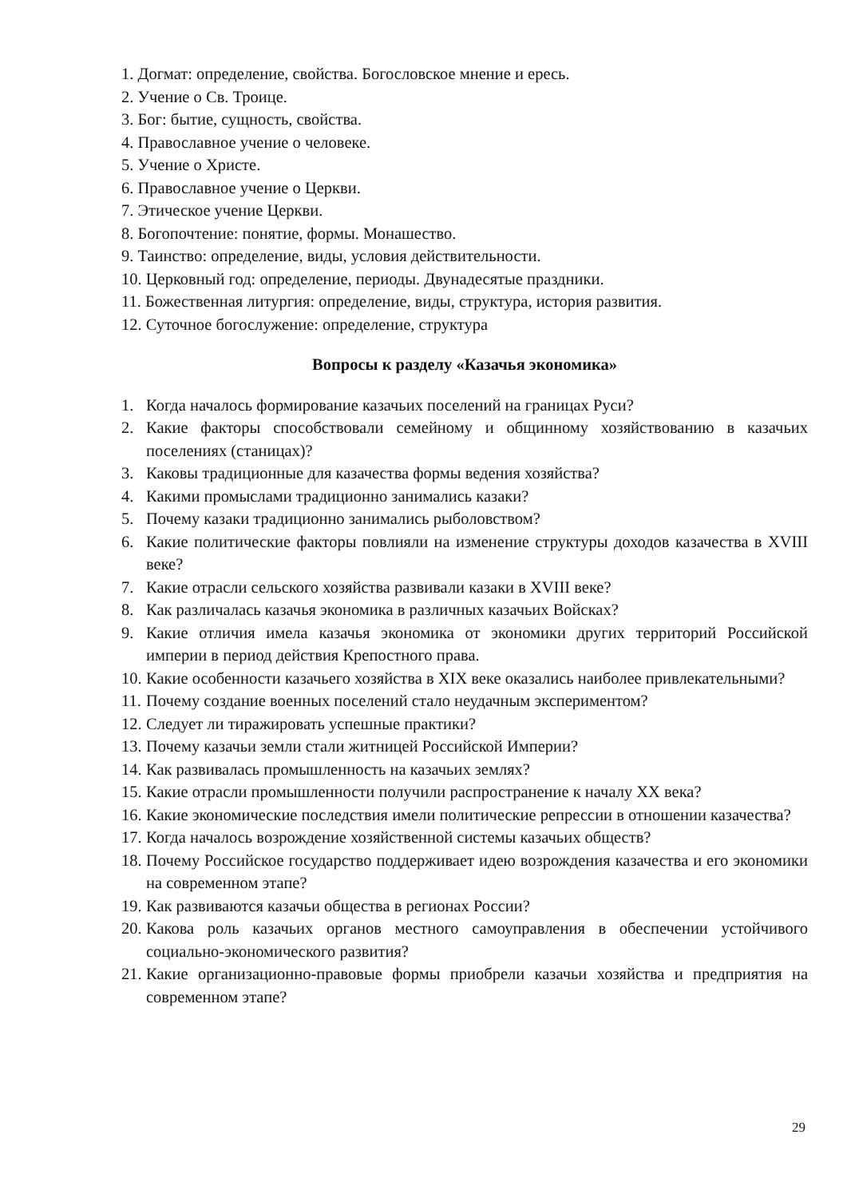1. Догмат: определение, свойства. Богословское мнение и ересь.
2. Учение о Св. Троице.
3. Бог: бытие, сущность, свойства.
4. Православное учение о человеке.
5. Учение о Христе.
6. Православное учение о Церкви.
7. Этическое учение Церкви.
8. Богопочтение: понятие, формы. Монашество.
9. Таинство: определение, виды, условия действительности.
10. Церковный год: определение, периоды. Двунадесятые праздники.
11. Божественная литургия: определение, виды, структура, история развития.
12. Суточное богослужение: определение, структура
Вопросы к разделу «Казачья экономика»
1. Когда началось формирование казачьих поселений на границах Руси?
2. Какие факторы способствовали семейному и общинному хозяйствованию в казачьих поселениях (станицах)?
3. Каковы традиционные для казачества формы ведения хозяйства?
4. Какими промыслами традиционно занимались казаки?
5. Почему казаки традиционно занимались рыболовством?
6. Какие политические факторы повлияли на изменение структуры доходов казачества в XVIII веке?
7. Какие отрасли сельского хозяйства развивали казаки в XVIII веке?
8. Как различалась казачья экономика в различных казачьих Войсках?
9. Какие отличия имела казачья экономика от экономики других территорий Российской империи в период действия Крепостного права.
10. Какие особенности казачьего хозяйства в XIX веке оказались наиболее привлекательными?
11. Почему создание военных поселений стало неудачным экспериментом?
12. Следует ли тиражировать успешные практики?
13. Почему казачьи земли стали житницей Российской Империи?
14. Как развивалась промышленность на казачьих землях?
15. Какие отрасли промышленности получили распространение к началу XX века?
16. Какие экономические последствия имели политические репрессии в отношении казачества?
17. Когда началось возрождение хозяйственной системы казачьих обществ?
18. Почему Российское государство поддерживает идею возрождения казачества и его экономики на современном этапе?
19. Как развиваются казачьи общества в регионах России?
20. Какова роль казачьих органов местного самоуправления в обеспечении устойчивого социально-экономического развития?
21. Какие организационно-правовые формы приобрели казачьи хозяйства и предприятия на современном этапе?
29